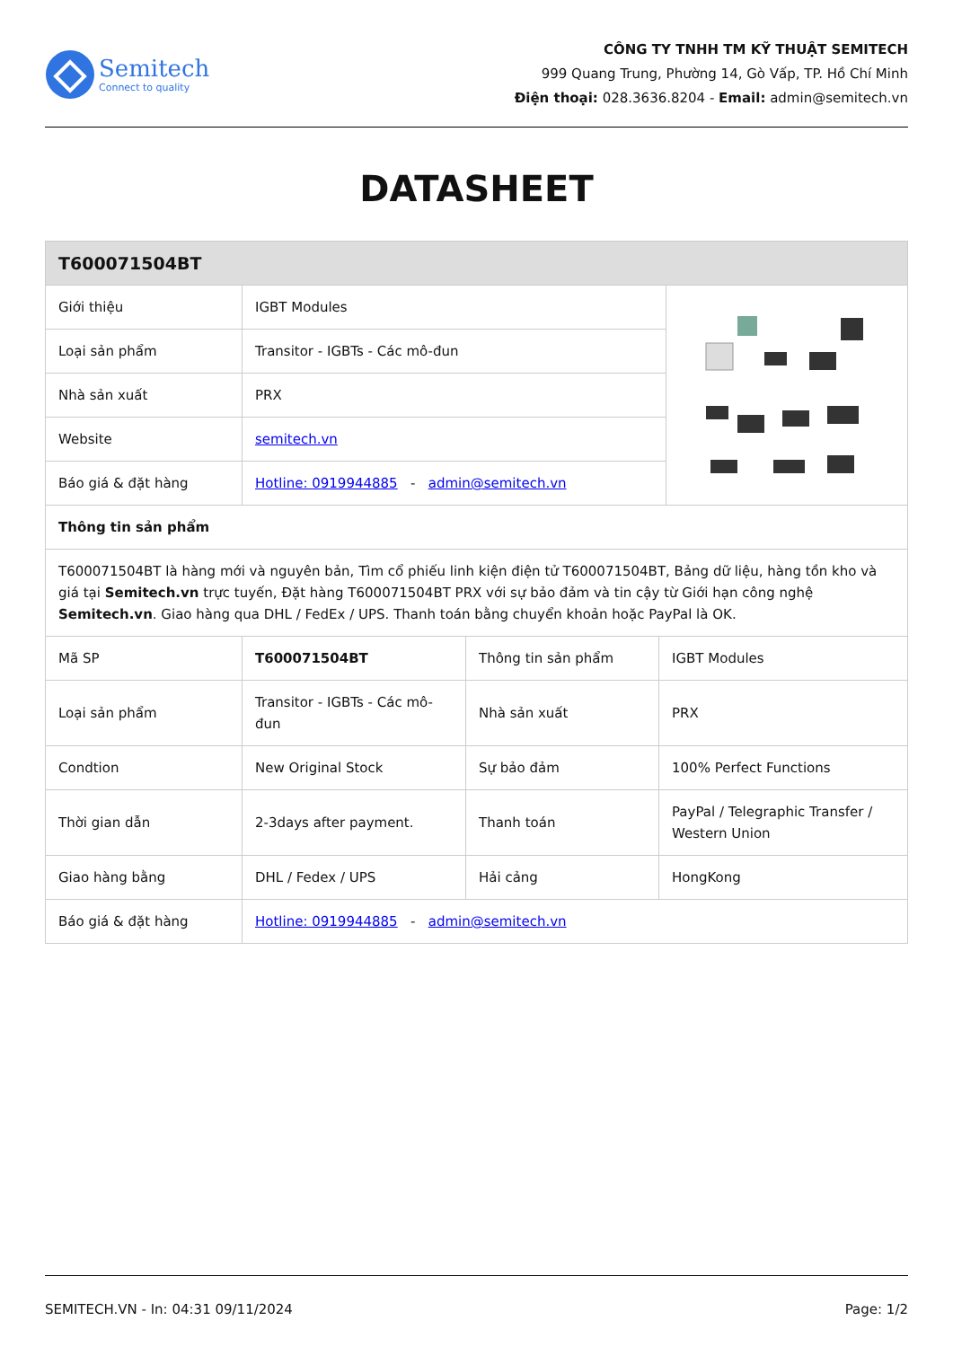Semitech
Connect to quality
CÔNG TY TNHH TM KỸ THUẬT SEMITECH
999 Quang Trung, Phường 14, Gò Vấp, TP. Hồ Chí Minh
Điện thoại: 028.3636.8204 - Email: admin@semitech.vn
DATASHEET
| T600071504BT | | |
| --- | --- | --- |
| Giới thiệu | IGBT Modules | |
| Loại sản phẩm | Transitor - IGBTs - Các mô-đun | |
| Nhà sản xuất | PRX | |
| Website | semitech.vn | |
| Báo giá & đặt hàng | Hotline: 0919944885 - admin@semitech.vn | |
| Thông tin sản phẩm | | |
| T600071504BT là hàng mới và nguyên bản, Tìm cổ phiếu linh kiện điện tử T600071504BT, Bảng dữ liệu, hàng tồn kho và giá tại Semitech.vn trực tuyến, Đặt hàng T600071504BT PRX với sự bảo đảm và tin cậy từ Giới hạn công nghệ Semitech.vn . Giao hàng qua DHL / FedEx / UPS. Thanh toán bằng chuyển khoản hoặc PayPal là OK. | | |
| Mã SP | T600071504BT | Thông tin sản phẩm | IGBT Modules |
| Loại sản phẩm | Transitor - IGBTs - Các mô-đun | Nhà sản xuất | PRX |
| Condtion | New Original Stock | Sự bảo đảm | 100% Perfect Functions |
| Thời gian dẫn | 2-3days after payment. | Thanh toán | PayPal / Telegraphic Transfer / Western Union |
| Giao hàng bằng | DHL / Fedex / UPS | Hải cảng | HongKong |
| Báo giá & đặt hàng | Hotline: 0919944885 - admin@semitech.vn | | |
SEMITECH.VN - In: 04:31 09/11/2024 Page: 1/2